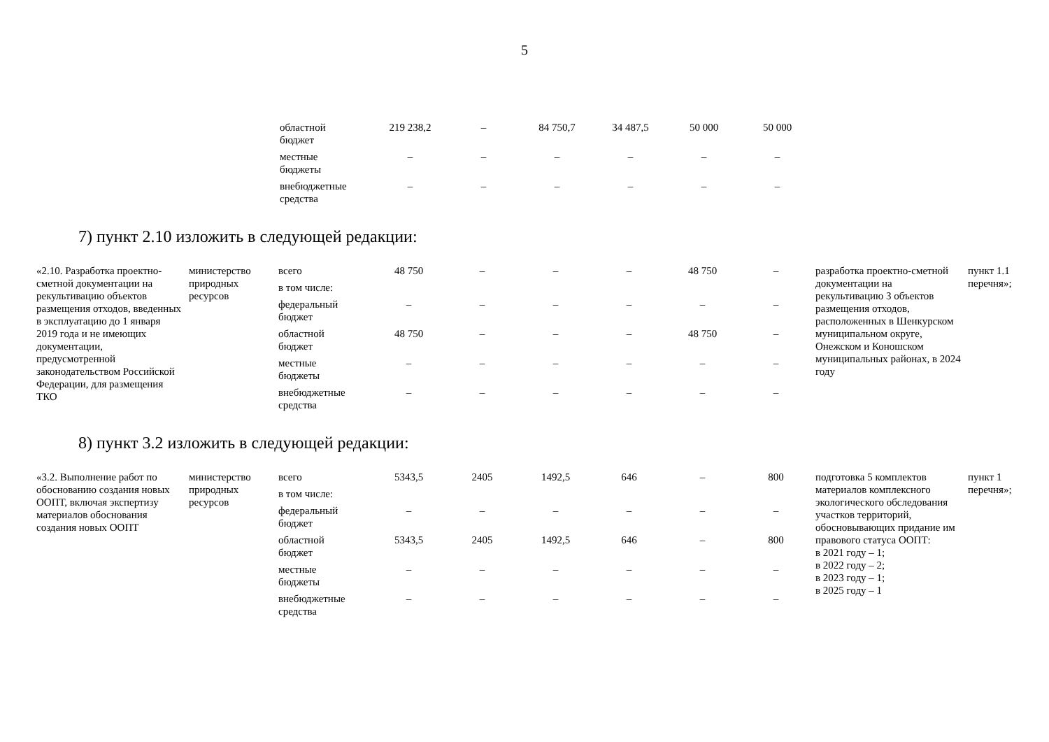5
| | областной бюджет | 219 238,2 | – | 84 750,7 | 34 487,5 | 50 000 | 50 000 |
| | местные бюджеты | – | – | – | – | – | – |
| | внебюджетные средства | – | – | – | – | – | – |
7) пункт 2.10 изложить в следующей редакции:
| «2.10. Разработка проектно-сметной документации на рекультивацию объектов размещения отходов, введенных в эксплуатацию до 1 января 2019 года и не имеющих документации, предусмотренной законодательством Российской Федерации, для размещения ТКО | министерство природных ресурсов | всего | 48 750 | – | – | – | 48 750 | – | разработка проектно-сметной документации на рекультивацию 3 объектов размещения отходов, расположенных в Шенкурском муниципальном округе, Онежском и Коношском муниципальных районах, в 2024 году | пункт 1.1 перечня»; |
| | | в том числе: | | | | | | | | |
| | | федеральный бюджет | – | – | – | – | – | – | | |
| | | областной бюджет | 48 750 | – | – | – | 48 750 | – | | |
| | | местные бюджеты | – | – | – | – | – | – | | |
| | | внебюджетные средства | – | – | – | – | – | – | | |
8) пункт 3.2 изложить в следующей редакции:
| «3.2. Выполнение работ по обоснованию создания новых ООПТ, включая экспертизу материалов обоснования создания новых ООПТ | министерство природных ресурсов | всего | 5343,5 | 2405 | 1492,5 | 646 | – | 800 | подготовка 5 комплектов материалов комплексного экологического обследования участков территорий, обосновывающих придание им правового статуса ООПТ: в 2021 году – 1; в 2022 году – 2; в 2023 году – 1; в 2025 году – 1 | пункт 1 перечня»; |
| | | в том числе: | | | | | | | | |
| | | федеральный бюджет | – | – | – | – | – | – | | |
| | | областной бюджет | 5343,5 | 2405 | 1492,5 | 646 | – | 800 | | |
| | | местные бюджеты | – | – | – | – | – | – | | |
| | | внебюджетные средства | – | – | – | – | – | – | | |